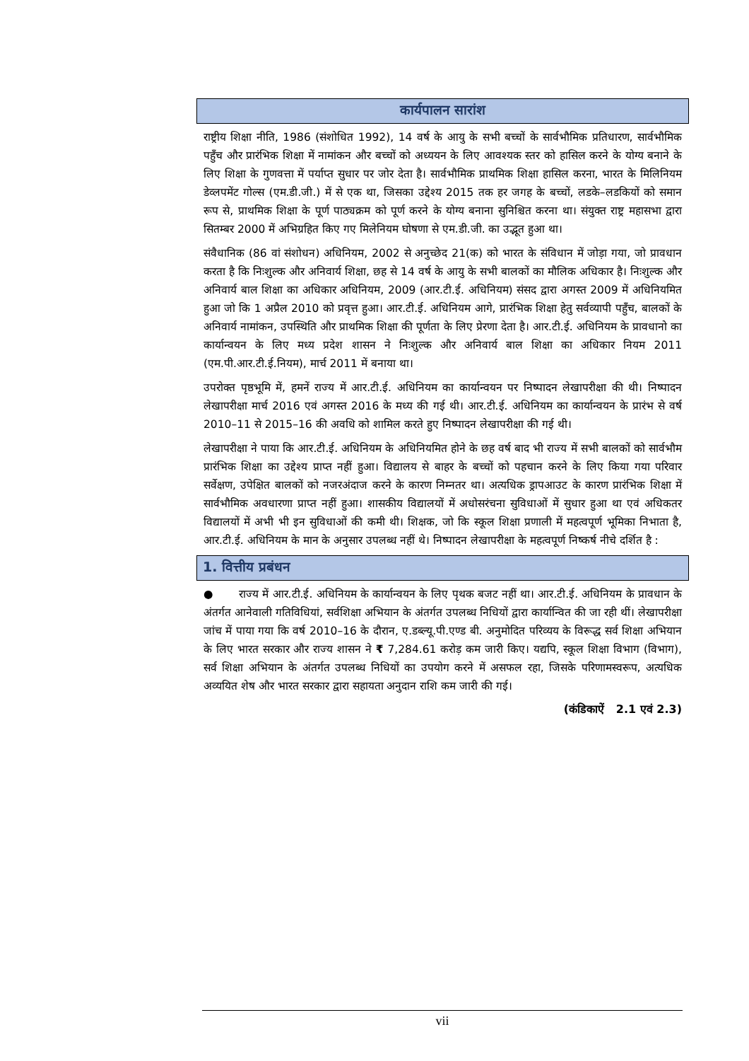कार्यपालन सारांश
राष्ट्रीय शिक्षा नीति, 1986 (संशोधित 1992), 14 वर्ष के आयु के सभी बच्चों के सार्वभौमिक प्रतिधारण, सार्वभौमिक पहुँच और प्रारंभिक शिक्षा में नामांकन और बच्चों को अध्ययन के लिए आवश्यक स्तर को हासिल करने के योग्य बनाने के लिए शिक्षा के गुणवत्ता में पर्याप्त सुधार पर जोर देता है। सार्वभौमिक प्राथमिक शिक्षा हासिल करना, भारत के मिलिनियम डेव्लपमेंट गोल्स (एम.डी.जी.) में से एक था, जिसका उद्देश्य 2015 तक हर जगह के बच्चों, लडके–लडकियों को समान रूप से, प्राथमिक शिक्षा के पूर्ण पाठ्यक्रम को पूर्ण करने के योग्य बनाना सुनिश्चित करना था। संयुक्त राष्ट्र महासभा द्वारा सितम्बर 2000 में अभिग्रहित किए गए मिलेनियम घोषणा से एम.डी.जी. का उद्भूत हुआ था।
संवैधानिक (86 वां संशोधन) अधिनियम, 2002 से अनुच्छेद 21(क) को भारत के संविधान में जोड़ा गया, जो प्रावधान करता है कि निःशुल्क और अनिवार्य शिक्षा, छह से 14 वर्ष के आयु के सभी बालकों का मौलिक अधिकार है। निःशुल्क और अनिवार्य बाल शिक्षा का अधिकार अधिनियम, 2009 (आर.टी.ई. अधिनियम) संसद द्वारा अगस्त 2009 में अधिनियमित हुआ जो कि 1 अप्रैल 2010 को प्रवृत्त हुआ। आर.टी.ई. अधिनियम आगे, प्रारंभिक शिक्षा हेतु सर्वव्यापी पहुँच, बालकों के अनिवार्य नामांकन, उपस्थिति और प्राथमिक शिक्षा की पूर्णता के लिए प्रेरणा देता है। आर.टी.ई. अधिनियम के प्रावधानो का कार्यान्वयन के लिए मध्य प्रदेश शासन ने निःशुल्क और अनिवार्य बाल शिक्षा का अधिकार नियम 2011 (एम.पी.आर.टी.ई.नियम), मार्च 2011 में बनाया था।
उपरोक्त पृष्ठभूमि में, हमनें राज्य में आर.टी.ई. अधिनियम का कार्यान्वयन पर निष्पादन लेखापरीक्षा की थी। निष्पादन लेखापरीक्षा मार्च 2016 एवं अगस्त 2016 के मध्य की गई थी। आर.टी.ई. अधिनियम का कार्यान्वयन के प्रारंभ से वर्ष 2010–11 से 2015–16 की अवधि को शामिल करते हुए निष्पादन लेखापरीक्षा की गई थी।
लेखापरीक्षा ने पाया कि आर.टी.ई. अधिनियम के अधिनियमित होने के छह वर्ष बाद भी राज्य में सभी बालकों को सार्वभौम प्रारंभिक शिक्षा का उद्देश्य प्राप्त नहीं हुआ। विद्यालय से बाहर के बच्चों को पहचान करने के लिए किया गया परिवार सर्वेक्षण, उपेक्षित बालकों को नजरअंदाज करने के कारण निम्नतर था। अत्यधिक ड्रापआउट के कारण प्रारंभिक शिक्षा में सार्वभौमिक अवधारणा प्राप्त नहीं हुआ। शासकीय विद्यालयों में अधोसरंचना सुविधाओं में सुधार हुआ था एवं अधिकतर विद्यालयों में अभी भी इन सुविधाओं की कमी थी। शिक्षक, जो कि स्कूल शिक्षा प्रणाली में महत्वपूर्ण भूमिका निभाता है, आर.टी.ई. अधिनियम के मान के अनुसार उपलब्ध नहीं थे। निष्पादन लेखापरीक्षा के महत्वपूर्ण निष्कर्ष नीचे दर्शित है :
1. वित्तीय प्रबंधन
● राज्य में आर.टी.ई. अधिनियम के कार्यान्वयन के लिए पृथक बजट नहीं था। आर.टी.ई. अधिनियम के प्रावधान के अंतर्गत आनेवाली गतिविधियां, सर्वशिक्षा अभियान के अंतर्गत उपलब्ध निधियों द्वारा कार्यान्वित की जा रही थीं। लेखापरीक्षा जांच में पाया गया कि वर्ष 2010–16 के दौरान, ए.डब्ल्यू.पी.एण्ड बी. अनुमोदित परिव्यय के विरूद्ध सर्व शिक्षा अभियान के लिए भारत सरकार और राज्य शासन ने ₹ 7,284.61 करोड़ कम जारी किए। यद्यपि, स्कूल शिक्षा विभाग (विभाग), सर्व शिक्षा अभियान के अंतर्गत उपलब्ध निधियों का उपयोग करने में असफल रहा, जिसके परिणामस्वरूप, अत्यधिक अव्ययित शेष और भारत सरकार द्वारा सहायता अनुदान राशि कम जारी की गई।
(कंडिकाऐं 2.1 एवं 2.3)
vii